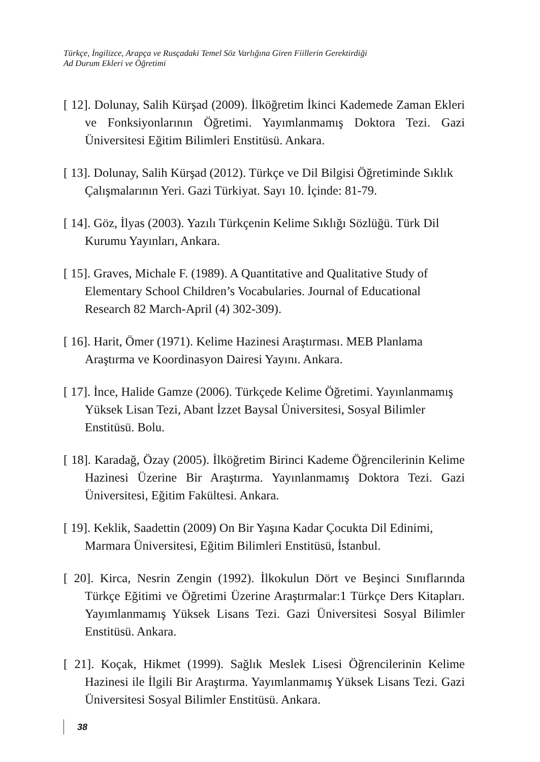Türkçe, İngilizce, Arapça ve Rusçadaki Temel Söz Varlığına Giren Fiillerin Gerektirdiği
Ad Durum Ekleri ve Öğretimi
[ 12]. Dolunay, Salih Kürşad (2009). İlköğretim İkinci Kademede Zaman Ekleri ve Fonksiyonlarının Öğretimi. Yayımlanmamış Doktora Tezi. Gazi Üniversitesi Eğitim Bilimleri Enstitüsü. Ankara.
[ 13]. Dolunay, Salih Kürşad (2012). Türkçe ve Dil Bilgisi Öğretiminde Sıklık Çalışmalarının Yeri. Gazi Türkiyat. Sayı 10. İçinde: 81-79.
[ 14]. Göz, İlyas (2003). Yazılı Türkçenin Kelime Sıklığı Sözlüğü. Türk Dil Kurumu Yayınları, Ankara.
[ 15]. Graves, Michale F. (1989). A Quantitative and Qualitative Study of Elementary School Children’s Vocabularies. Journal of Educational Research 82 March-April (4) 302-309).
[ 16]. Harit, Ömer (1971). Kelime Hazinesi Araştırması. MEB Planlama Araştırma ve Koordinasyon Dairesi Yayını. Ankara.
[ 17]. İnce, Halide Gamze (2006). Türkçede Kelime Öğretimi. Yayınlanmamış Yüksek Lisan Tezi, Abant İzzet Baysal Üniversitesi, Sosyal Bilimler Enstitüsü. Bolu.
[ 18]. Karadağ, Özay (2005). İlköğretim Birinci Kademe Öğrencilerinin Kelime Hazinesi Üzerine Bir Araştırma. Yayınlanmamış Doktora Tezi. Gazi Üniversitesi, Eğitim Fakültesi. Ankara.
[ 19]. Keklik, Saadettin (2009) On Bir Yaşına Kadar Çocukta Dil Edinimi, Marmara Üniversitesi, Eğitim Bilimleri Enstitüsü, İstanbul.
[ 20]. Kirca, Nesrin Zengin (1992). İlkokulun Dört ve Beşinci Sınıflarında Türkçe Eğitimi ve Öğretimi Üzerine Araştırmalar:1 Türkçe Ders Kitapları. Yayımlanmamış Yüksek Lisans Tezi. Gazi Üniversitesi Sosyal Bilimler Enstitüsü. Ankara.
[ 21]. Koçak, Hikmet (1999). Sağlık Meslek Lisesi Öğrencilerinin Kelime Hazinesi ile İlgili Bir Araştırma. Yayımlanmamış Yüksek Lisans Tezi. Gazi Üniversitesi Sosyal Bilimler Enstitüsü. Ankara.
38